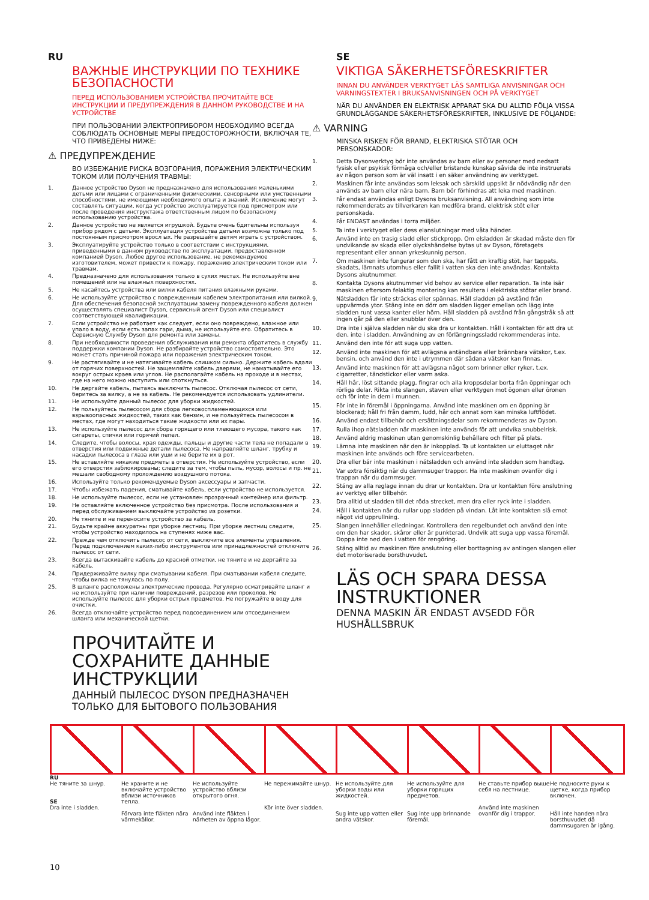RU
ВАЖНЫЕ ИНСТРУКЦИИ ПО ТЕХНИКЕ БЕЗОПАСНОСТИ
ПЕРЕД ИСПОЛЬЗОВАНИЕМ УСТРОЙСТВА ПРОЧИТАЙТЕ ВСЕ ИНСТРУКЦИИ И ПРЕДУПРЕЖДЕНИЯ В ДАННОМ РУКОВОДСТВЕ И НА УСТРОЙСТВЕ
ПРИ ПОЛЬЗОВАНИИ ЭЛЕКТРОПРИБОРОМ НЕОБХОДИМО ВСЕГДА СОБЛЮДАТЬ ОСНОВНЫЕ МЕРЫ ПРЕДОСТОРОЖНОСТИ, ВКЛЮЧАЯ ТЕ, ЧТО ПРИВЕДЕНЫ НИЖЕ:
⚠ ПРЕДУПРЕЖДЕНИЕ
ВО ИЗБЕЖАНИЕ РИСКА ВОЗГОРАНИЯ, ПОРАЖЕНИЯ ЭЛЕКТРИЧЕСКИМ ТОКОМ ИЛИ ПОЛУЧЕНИЯ ТРАВМЫ:
1. Данное устройство Dyson не предназначено для использования маленькими детьми или лицами с ограниченными физическими, сенсорными или умственными способностями, не имеющими необходимого опыта и знаний. Исключение могут составлять ситуации, когда устройство эксплуатируется под присмотром или после проведения инструктажа ответственным лицом по безопасному использованию устройства.
2. Данное устройство не является игрушкой. Будьте очень бдительны используя прибор рядом с детьми. Эксплуатация устройства детьми возможна только под постоянным присмотром вросл ых. Не разрешайте детям играть с устройством.
3. Эксплуатируйте устройство только в соответствии с инструкциями, приведенными в данном руководстве по эксплуатации, предоставленном компанией Dyson. Любое другое использование, не рекомендуемое изготовителем, может привести к пожару, поражению электрическим током или травмам.
4. Предназначено для использования только в сухих местах. Не используйте вне помещений или на влажных поверхностях.
5. Не касайтесь устройства или вилки кабеля питания влажными руками.
6. Не используйте устройство с поврежденным кабелем электропитания или вилкой. Для обеспечения безопасной эксплуатации замену поврежденного кабеля должен осуществлять специалист Dyson, сервисный агент Dyson или специалист соответствующей квалификации.
7. Если устройство не работает как следует, если оно повреждено, влажное или упало в воду, если есть запах гари, дыма, не используйте его. Обратитесь в Сервисную Службу Dyson для ремонта или замены.
8. При необходимости проведения обслуживания или ремонта обратитесь в службу поддержки компании Dyson. Не разбирайте устройство самостоятельно. Это может стать причиной пожара или поражения электрическим током.
9. Не растягивайте и не натягивайте кабель слишком сильно. Держите кабель вдали от горячих поверхностей. Не защемляйте кабель дверями, не наматывайте его вокруг острых краев или углов. Не располагайте кабель на проходе и в местах, где на него можно наступить или споткнуться.
10. Не дергайте кабель, пытаясь выключить пылесос. Отключая пылесос от сети, беритесь за вилку, а не за кабель. Не рекомендуется использовать удлинители.
11. Не используйте данный пылесос для уборки жидкостей.
12. Не пользуйтесь пылесосом для сбора легковоспламеняющихся или взрывоопасных жидкостей, таких как бензин, и не пользуйтесь пылесосом в местах, где могут находиться такие жидкости или их пары.
13. Не используйте пылесос для сбора горящего или тлеющего мусора, такого как сигареты, спички или горячий пепел.
14. Следите, чтобы волосы, края одежды, пальцы и другие части тела не попадали в отверстия или подвижные детали пылесоса. Не направляйте шланг, трубку и насадки пылесоса в глаза или уши и не берите их в рот.
15. Не вставляйте никакие предметы в отверстия. Не используйте устройство, если его отверстия заблокированы; следите за тем, чтобы пыль, мусор, волосы и пр. не мешали свободному прохождению воздушного потока.
16. Используйте только рекомендуемые Dyson аксессуары и запчасти.
17. Чтобы избежать падения, сматывайте кабель, если устройство не используется.
18. Не используйте пылесос, если не установлен прозрачный контейнер или фильтр.
19. Не оставляйте включенное устройство без присмотра. После использования и перед обслуживанием выключайте устройство из розетки.
20. Не тяните и не переносите устройство за кабель.
21. Будьте крайне аккуратны при уборке лестниц. При уборке лестниц следите, чтобы устройство находилось на ступенях ниже вас.
22. Прежде чем отключить пылесос от сети, выключите все элементы управления. Перед подключением каких-либо инструментов или принадлежностей отключите пылесос от сети.
23. Всегда вытаскивайте кабель до красной отметки, не тяните и не дергайте за кабель.
24. Придерживайте вилку при сматывании кабеля. При сматывании кабеля следите, чтобы вилка не тянулась по полу.
25. В шланге расположены электрические провода. Регулярно осматривайте шланг и не используйте при наличии повреждений, разрезов или проколов. Не используйте пылесос для уборки острых предметов. Не погружайте в воду для очистки.
26. Всегда отключайте устройство перед подсоединением или отсоединением шланга или механической щетки.
ПРОЧИТАЙТЕ И СОХРАНИТЕ ДАННЫЕ ИНСТРУКЦИИ
ДАННЫЙ ПЫЛЕСОС DYSON ПРЕДНАЗНАЧЕН ТОЛЬКО ДЛЯ БЫТОВОГО ПОЛЬЗОВАНИЯ
SE
VIKTIGA SÄKERHETSFÖRESKRIFTER
INNAN DU ANVÄNDER VERKTYGET LÄS SAMTLIGA ANVISNINGAR OCH VARNINGSTEXTER I BRUKSANVISNINGEN OCH PÅ VERKTYGET
NÄR DU ANVÄNDER EN ELEKTRISK APPARAT SKA DU ALLTID FÖLJA VISSA GRUNDLÄGGANDE SÄKERHETSFÖRESKRIFTER, INKLUSIVE DE FÖLJANDE:
⚠ VARNING
MINSKA RISKEN FÖR BRAND, ELEKTRISKA STÖTAR OCH PERSONSKADOR:
1. Detta Dysonverktyg bör inte användas av barn eller av personer med nedsatt fysisk eller psykisk förmåga och/eller bristande kunskap såvida de inte instruerats av någon person som är väl insatt i en säker användning av verktyget.
2. Maskinen får inte användas som leksak och särskild uppsikt är nödvändig när den används av barn eller nära barn. Barn bör förhindras att leka med maskinen.
3. Får endast användas enligt Dysons bruksanvisning. All användning som inte rekommenderats av tillverkaren kan medföra brand, elektrisk stöt eller personskada.
4. Får ENDAST användas i torra miljöer.
5. Ta inte i verktyget eller dess elanslutningar med våta händer.
6. Använd inte en trasig sladd eller stickpropp. Om elsladden är skadad måste den för undvikande av skada eller olyckshändelse bytas ut av Dyson, företagets representant eller annan yrkeskunnig person.
7. Om maskinen inte fungerar som den ska, har fått en kraftig stöt, har tappats, skadats, lämnats utomhus eller fallit i vatten ska den inte användas. Kontakta Dysons akutnummer.
8. Kontakta Dysons akutnummer vid behov av service eller reparation. Ta inte isär maskinen eftersom felaktig montering kan resultera i elektriska stötar eller brand.
9. Nätsladden får inte sträckas eller spännas. Håll sladden på avstånd från uppvärmda ytor. Stäng inte en dörr om sladden ligger emellan och lägg inte sladden runt vassa kanter eller hörn. Håll sladden på avstånd från gångstråk så att ingen går på den eller snubblar över den.
10. Dra inte i själva sladden när du ska dra ur kontakten. Håll i kontakten för att dra ut den, inte i sladden. Användning av en förlängningssladd rekommenderas inte.
11. Använd den inte för att suga upp vatten.
12. Använd inte maskinen för att avlägsna antändbara eller brännbara vätskor, t.ex. bensin, och använd den inte i utrymmen där sådana vätskor kan finnas.
13. Använd inte maskinen för att avlägsna något som brinner eller ryker, t.ex. cigarretter, tändstickor eller varm aska.
14. Håll hår, löst sittande plagg, fingrar och alla kroppsdelar borta från öppningar och rörliga delar. Rikta inte slangen, staven eller verktygen mot ögonen eller öronen och för inte in dem i munnen.
15. För inte in föremål i öppningarna. Använd inte maskinen om en öppning är blockerad; håll fri från damm, ludd, hår och annat som kan minska luftflödet.
16. Använd endast tillbehör och ersättningsdelar som rekommenderas av Dyson.
17. Rulla ihop nätsladden när maskinen inte används för att undvika snubbelrisk.
18. Använd aldrig maskinen utan genomskinlig behållare och filter på plats.
19. Lämna inte maskinen när den är inkopplad. Ta ut kontakten ur eluttaget när maskinen inte används och före servicearbeten.
20. Dra eller bär inte maskinen i nätsladden och använd inte sladden som handtag.
21. Var extra försiktig när du dammsuger trappor. Ha inte maskinen ovanför dig i trappan när du dammsuger.
22. Stäng av alla reglage innan du drar ur kontakten. Dra ur kontakten före anslutning av verktyg eller tillbehör.
23. Dra alltid ut sladden till det röda strecket, men dra eller ryck inte i sladden.
24. Håll i kontakten när du rullar upp sladden på vindan. Låt inte kontakten slå emot något vid upprullning.
25. Slangen innehåller elledningar. Kontrollera den regelbundet och använd den inte om den har skador, skåror eller är punkterad. Undvik att suga upp vassa föremål. Doppa inte ned den i vatten för rengöring.
26. Stäng alltid av maskinen före anslutning eller borttagning av antingen slangen eller det motoriserade borsthuvudet.
LÄS OCH SPARA DESSA INSTRUKTIONER
DENNA MASKIN ÄR ENDAST AVSEDD FÖR HUSHÅLLSBRUK
RU
Не тяните за шнур.
SE
Dra inte i sladden.
Не храните и не включайте устройство вблизи источников тепла.
Förvara inte fläkten nära värmekällor.
Не используйте устройство вблизи открытого огня.
Använd inte fläkten i närheten av öppna lågor.
Не пережимайте шнур.
Kör inte över sladden.
Не используйте для уборки воды или жидкостей.
Sug inte upp vatten eller andra vätskor.
Не используйте для уборки горящих предметов.
Sug inte upp brinnande föremål.
Не ставьте прибор выше себя на лестнице.
Använd inte maskinen ovanför dig i trappor.
Не подносите руки к щетке, когда прибор включен.
Håll inte handen nära borsthuvudet då dammsugaren är igång.
10